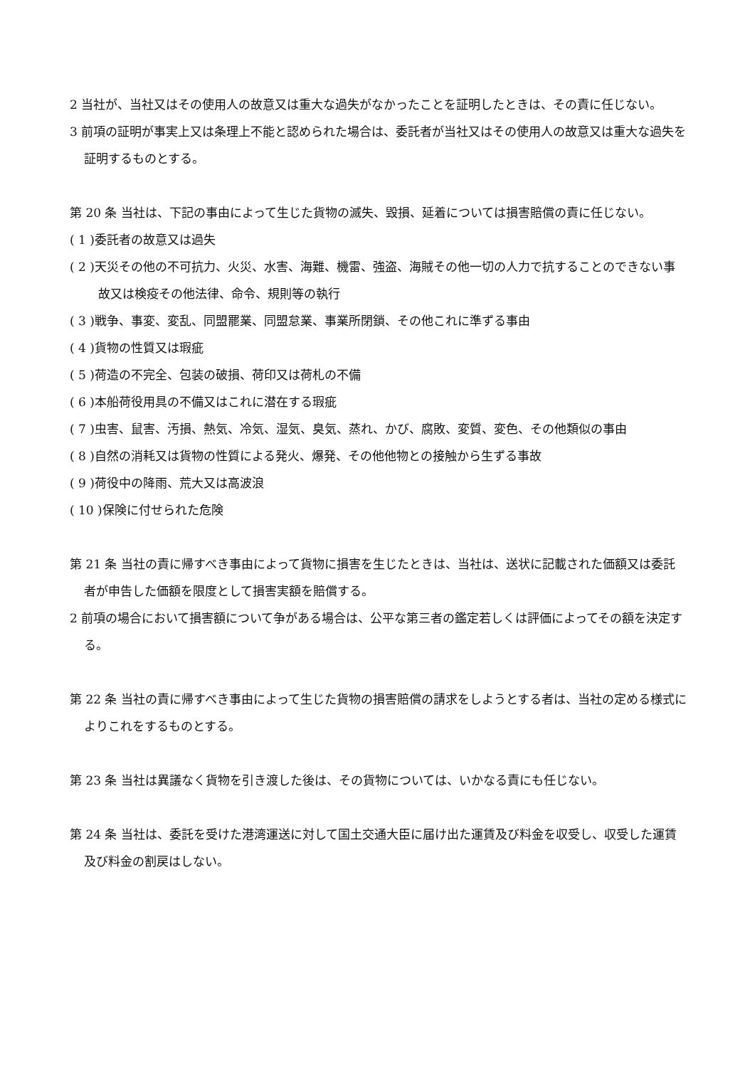2 当社が、当社又はその使用人の故意又は重大な過失がなかったことを証明したときは、その責に任じない。
3 前項の証明が事実上又は条理上不能と認められた場合は、委託者が当社又はその使用人の故意又は重大な過失を証明するものとする。
第 20 条 当社は、下記の事由によって生じた貨物の滅失、毀損、延着については損害賠償の責に任じない。
( 1 )委託者の故意又は過失
( 2 )天災その他の不可抗力、火災、水害、海難、機雷、強盗、海賊その他一切の人力で抗することのできない事故又は検疫その他法律、命令、規則等の執行
( 3 )戦争、事変、変乱、同盟罷業、同盟怠業、事業所閉鎖、その他これに準ずる事由
( 4 )貨物の性質又は瑕疵
( 5 )荷造の不完全、包装の破損、荷印又は荷札の不備
( 6 )本船荷役用具の不備又はこれに潜在する瑕疵
( 7 )虫害、鼠害、汚損、熱気、冷気、湿気、臭気、蒸れ、かび、腐敗、変質、変色、その他類似の事由
( 8 )自然の消耗又は貨物の性質による発火、爆発、その他他物との接触から生ずる事故
( 9 )荷役中の降雨、荒大又は高波浪
( 10 )保険に付せられた危険
第 21 条 当社の責に帰すべき事由によって貨物に損害を生じたときは、当社は、送状に記載された価額又は委託者が申告した価額を限度として損害実額を賠償する。
2 前項の場合において損害額について争がある場合は、公平な第三者の鑑定若しくは評価によってその額を決定する。
第 22 条 当社の責に帰すべき事由によって生じた貨物の損害賠償の請求をしようとする者は、当社の定める様式によりこれをするものとする。
第 23 条 当社は異議なく貨物を引き渡した後は、その貨物については、いかなる責にも任じない。
第 24 条 当社は、委託を受けた港湾運送に対して国土交通大臣に届け出た運賃及び料金を収受し、収受した運賃及び料金の割戻はしない。